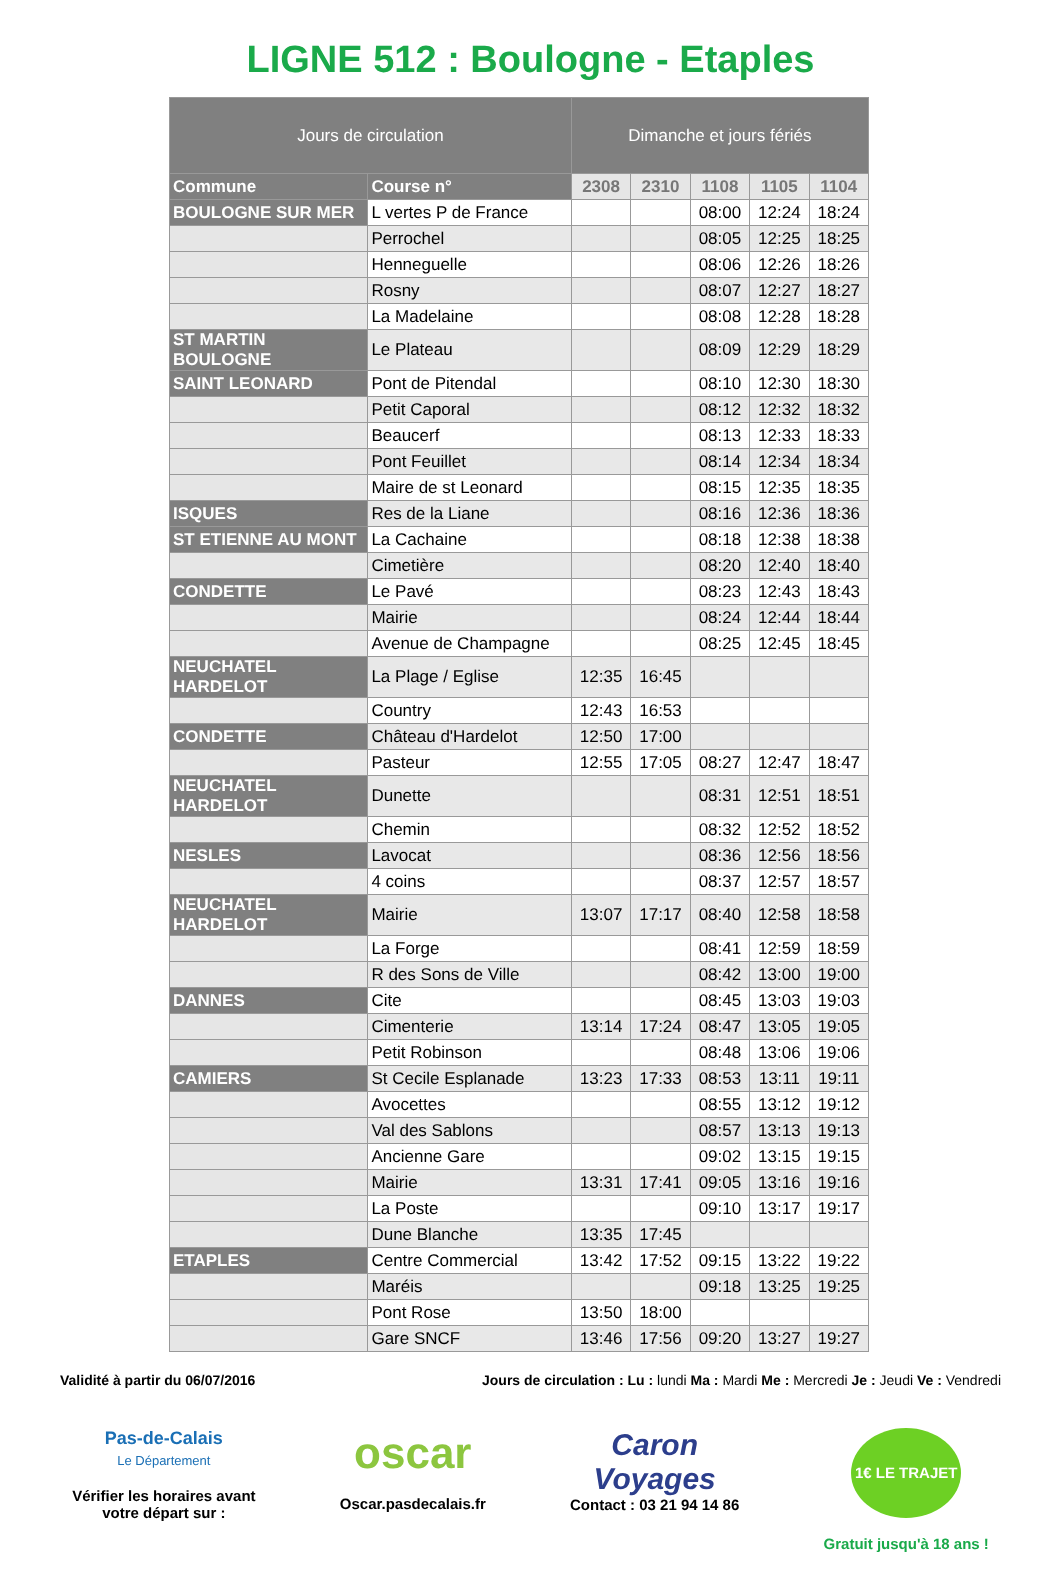LIGNE 512 : Boulogne - Etaples
| Jours de circulation | | Dimanche et jours fériés | | | | |
| --- | --- | --- | --- | --- | --- | --- |
| Commune | Course n° | 2308 | 2310 | 1108 | 1105 | 1104 |
| BOULOGNE SUR MER | L vertes P de France | | | 08:00 | 12:24 | 18:24 |
| | Perrochel | | | 08:05 | 12:25 | 18:25 |
| | Henneguelle | | | 08:06 | 12:26 | 18:26 |
| | Rosny | | | 08:07 | 12:27 | 18:27 |
| | La Madelaine | | | 08:08 | 12:28 | 18:28 |
| ST MARTIN BOULOGNE | Le Plateau | | | 08:09 | 12:29 | 18:29 |
| SAINT LEONARD | Pont de Pitendal | | | 08:10 | 12:30 | 18:30 |
| | Petit Caporal | | | 08:12 | 12:32 | 18:32 |
| | Beaucerf | | | 08:13 | 12:33 | 18:33 |
| | Pont Feuillet | | | 08:14 | 12:34 | 18:34 |
| | Maire de st Leonard | | | 08:15 | 12:35 | 18:35 |
| ISQUES | Res de la Liane | | | 08:16 | 12:36 | 18:36 |
| ST ETIENNE AU MONT | La Cachaine | | | 08:18 | 12:38 | 18:38 |
| | Cimetière | | | 08:20 | 12:40 | 18:40 |
| CONDETTE | Le Pavé | | | 08:23 | 12:43 | 18:43 |
| | Mairie | | | 08:24 | 12:44 | 18:44 |
| | Avenue de Champagne | | | 08:25 | 12:45 | 18:45 |
| NEUCHATEL HARDELOT | La Plage / Eglise | 12:35 | 16:45 | | | |
| | Country | 12:43 | 16:53 | | | |
| CONDETTE | Château d'Hardelot | 12:50 | 17:00 | | | |
| | Pasteur | 12:55 | 17:05 | 08:27 | 12:47 | 18:47 |
| NEUCHATEL HARDELOT | Dunette | | | 08:31 | 12:51 | 18:51 |
| | Chemin | | | 08:32 | 12:52 | 18:52 |
| NESLES | Lavocat | | | 08:36 | 12:56 | 18:56 |
| | 4 coins | | | 08:37 | 12:57 | 18:57 |
| NEUCHATEL HARDELOT | Mairie | 13:07 | 17:17 | 08:40 | 12:58 | 18:58 |
| | La Forge | | | 08:41 | 12:59 | 18:59 |
| | R des Sons de Ville | | | 08:42 | 13:00 | 19:00 |
| DANNES | Cite | | | 08:45 | 13:03 | 19:03 |
| | Cimenterie | 13:14 | 17:24 | 08:47 | 13:05 | 19:05 |
| | Petit Robinson | | | 08:48 | 13:06 | 19:06 |
| CAMIERS | St Cecile Esplanade | 13:23 | 17:33 | 08:53 | 13:11 | 19:11 |
| | Avocettes | | | 08:55 | 13:12 | 19:12 |
| | Val des Sablons | | | 08:57 | 13:13 | 19:13 |
| | Ancienne Gare | | | 09:02 | 13:15 | 19:15 |
| | Mairie | 13:31 | 17:41 | 09:05 | 13:16 | 19:16 |
| | La Poste | | | 09:10 | 13:17 | 19:17 |
| | Dune Blanche | 13:35 | 17:45 | | | |
| ETAPLES | Centre Commercial | 13:42 | 17:52 | 09:15 | 13:22 | 19:22 |
| | Maréis | | | 09:18 | 13:25 | 19:25 |
| | Pont Rose | 13:50 | 18:00 | | | |
| | Gare SNCF | 13:46 | 17:56 | 09:20 | 13:27 | 19:27 |
Validité à partir du 06/07/2016 Jours de circulation : Lu : lundi Ma : Mardi Me : Mercredi Je : Jeudi Ve : Vendredi
Pas-de-Calais
Le Département
Vérifier les horaires avant
votre départ sur :
oscar
Oscar.pasdecalais.fr
Caron
Voyages
Contact : 03 21 94 14 86
1€ LE TRAJET
Gratuit jusqu'à 18 ans !